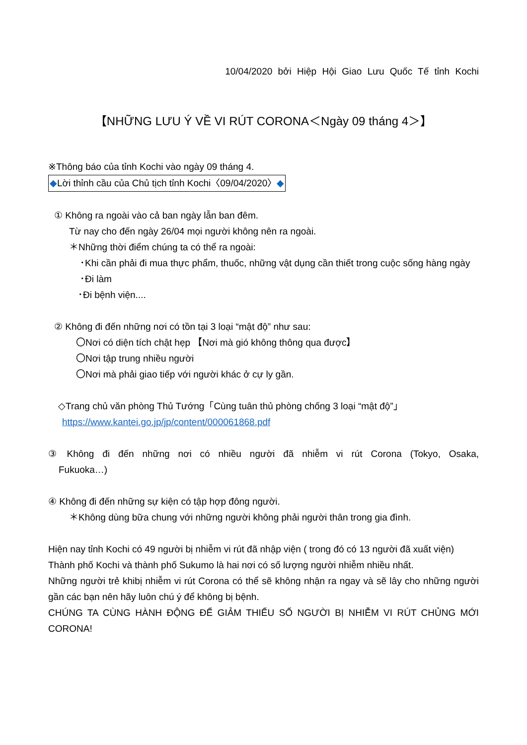10/04/2020 bởi Hiệp Hội Giao Lưu Quốc Tế tỉnh Kochi
【NHỮNG LƯU Ý VỀ VI RÚT CORONA＜Ngày 09 tháng 4＞】
※Thông báo của tỉnh Kochi vào ngày 09 tháng 4.
◆Lời thỉnh cầu của Chủ tịch tỉnh Kochi〈09/04/2020〉◆
① Không ra ngoài vào cả ban ngày lẫn ban đêm.
Từ nay cho đến ngày 26/04 mọi người không nên ra ngoài.
＊Những thời điểm chúng ta có thể ra ngoài:
･Khi cần phải đi mua thực phẩm, thuốc, những vật dụng cần thiết trong cuộc sống hàng ngày
･Đi làm
･Đi bệnh viện....
② Không đi đến những nơi có tồn tại 3 loại “mật độ” như sau:
〇Nơi có diện tích chật hẹp 【Nơi mà gió không thông qua được】
〇Nơi tập trung nhiều người
〇Nơi mà phải giao tiếp với người khác ở cự ly gần.
◇Trang chủ văn phòng Thủ Tướng「Cùng tuân thủ phòng chống 3 loại “mật độ”」
https://www.kantei.go.jp/jp/content/000061868.pdf
③ Không đi đến những nơi có nhiều người đã nhiễm vi rút Corona (Tokyo, Osaka, Fukuoka…)
④ Không đi đến những sự kiện có tập hợp đông người.
＊Không dùng bữa chung với những người không phải người thân trong gia đình.
Hiện nay tỉnh Kochi có 49 người bị nhiễm vi rút đã nhập viện ( trong đó có 13 người đã xuất viện)
Thành phố Kochi và thành phố Sukumo là hai nơi có số lượng người nhiễm nhiều nhất.
Những người trẻ khibị nhiễm vi rút Corona có thể sẽ không nhận ra ngay và sẽ lây cho những người gần các bạn nên hãy luôn chú ý để không bị bệnh.
CHÚNG TA CÙNG HÀNH ĐỘNG ĐỂ GIẢM THIỂU SỐ NGƯỜI BỊ NHIỄM VI RÚT CHỦNG MỚI CORONA!